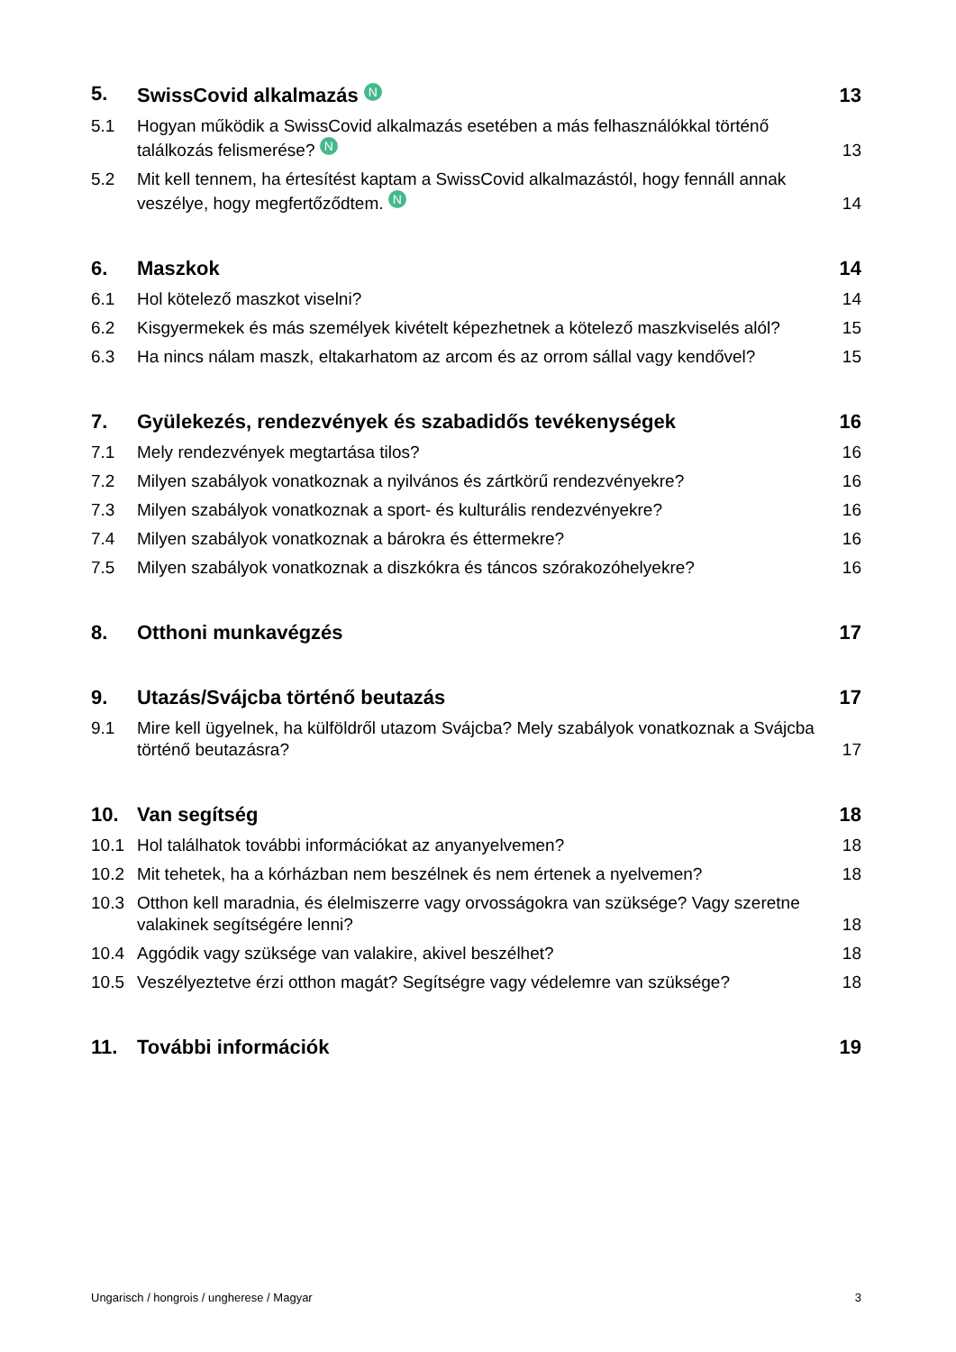5. SwissCovid alkalmazás N 13
5.1 Hogyan működik a SwissCovid alkalmazás esetében a más felhasználókkal történő találkozás felismerése? N 13
5.2 Mit kell tennem, ha értesítést kaptam a SwissCovid alkalmazástól, hogy fennáll annak veszélye, hogy megfertőződtem. N 14
6. Maszkok 14
6.1 Hol kötelező maszkot viselni? 14
6.2 Kisgyermekek és más személyek kivételt képezhetnek a kötelező maszkviselés alól? 15
6.3 Ha nincs nálam maszk, eltakarhatom az arcom és az orrom sállal vagy kendővel? 15
7. Gyülekezés, rendezvények és szabadidős tevékenységek 16
7.1 Mely rendezvények megtartása tilos? 16
7.2 Milyen szabályok vonatkoznak a nyilvános és zártkörű rendezvényekre? 16
7.3 Milyen szabályok vonatkoznak a sport- és kulturális rendezvényekre? 16
7.4 Milyen szabályok vonatkoznak a bárokra és éttermekre? 16
7.5 Milyen szabályok vonatkoznak a diszkókra és táncos szórakozóhelyekre? 16
8. Otthoni munkavégzés 17
9. Utazás/Svájcba történő beutazás 17
9.1 Mire kell ügyelnek, ha külföldről utazom Svájcba? Mely szabályok vonatkoznak a Svájcba történő beutazásra? 17
10. Van segítség 18
10.1 Hol találhatok további információkat az anyanyelvemen? 18
10.2 Mit tehetek, ha a kórházban nem beszélnek és nem értenek a nyelvemen? 18
10.3 Otthon kell maradnia, és élelmiszerre vagy orvosságokra van szüksége? Vagy szeretne valakinek segítségére lenni? 18
10.4 Aggódik vagy szüksége van valakire, akivel beszélhet? 18
10.5 Veszélyeztetve érzi otthon magát? Segítségre vagy védelemre van szüksége? 18
11. További információk 19
Ungarisch / hongrois / ungherese / Magyar 3